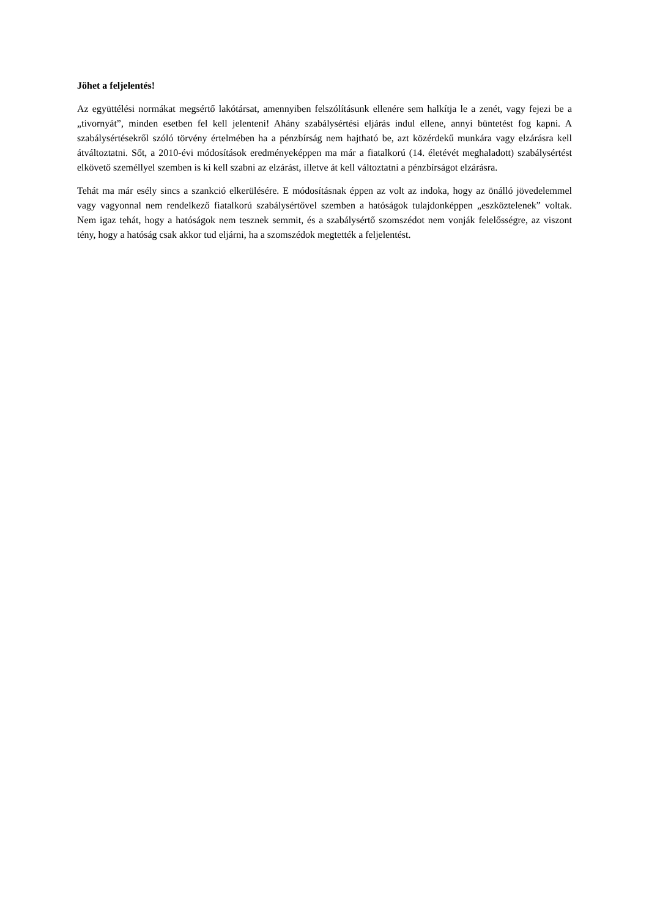Jöhet a feljelentés!
Az együttélési normákat megsértő lakótársat, amennyiben felszólításunk ellenére sem halkítja le a zenét, vagy fejezi be a „tivornyát”, minden esetben fel kell jelenteni! Ahány szabálysértési eljárás indul ellene, annyi büntetést fog kapni. A szabálysértésekről szóló törvény értelmében ha a pénzbírság nem hajtható be, azt közérdekű munkára vagy elzárásra kell átváltoztatni. Sőt, a 2010-évi módosítások eredményeképpen ma már a fiatalkorú (14. életévét meghaladott) szabálysértést elkövető személlyel szemben is ki kell szabni az elzárást, illetve át kell változtatni a pénzbírságot elzárásra.
Tehát ma már esély sincs a szankció elkerülésére. E módosításnak éppen az volt az indoka, hogy az önálló jövedelemmel vagy vagyonnal nem rendelkező fiatalkorú szabálysértővel szemben a hatóságok tulajdonképpen „eszköztelenek” voltak. Nem igaz tehát, hogy a hatóságok nem tesznek semmit, és a szabálysértő szomszédot nem vonják felelősségre, az viszont tény, hogy a hatóság csak akkor tud eljárni, ha a szomszédok megtették a feljelentést.